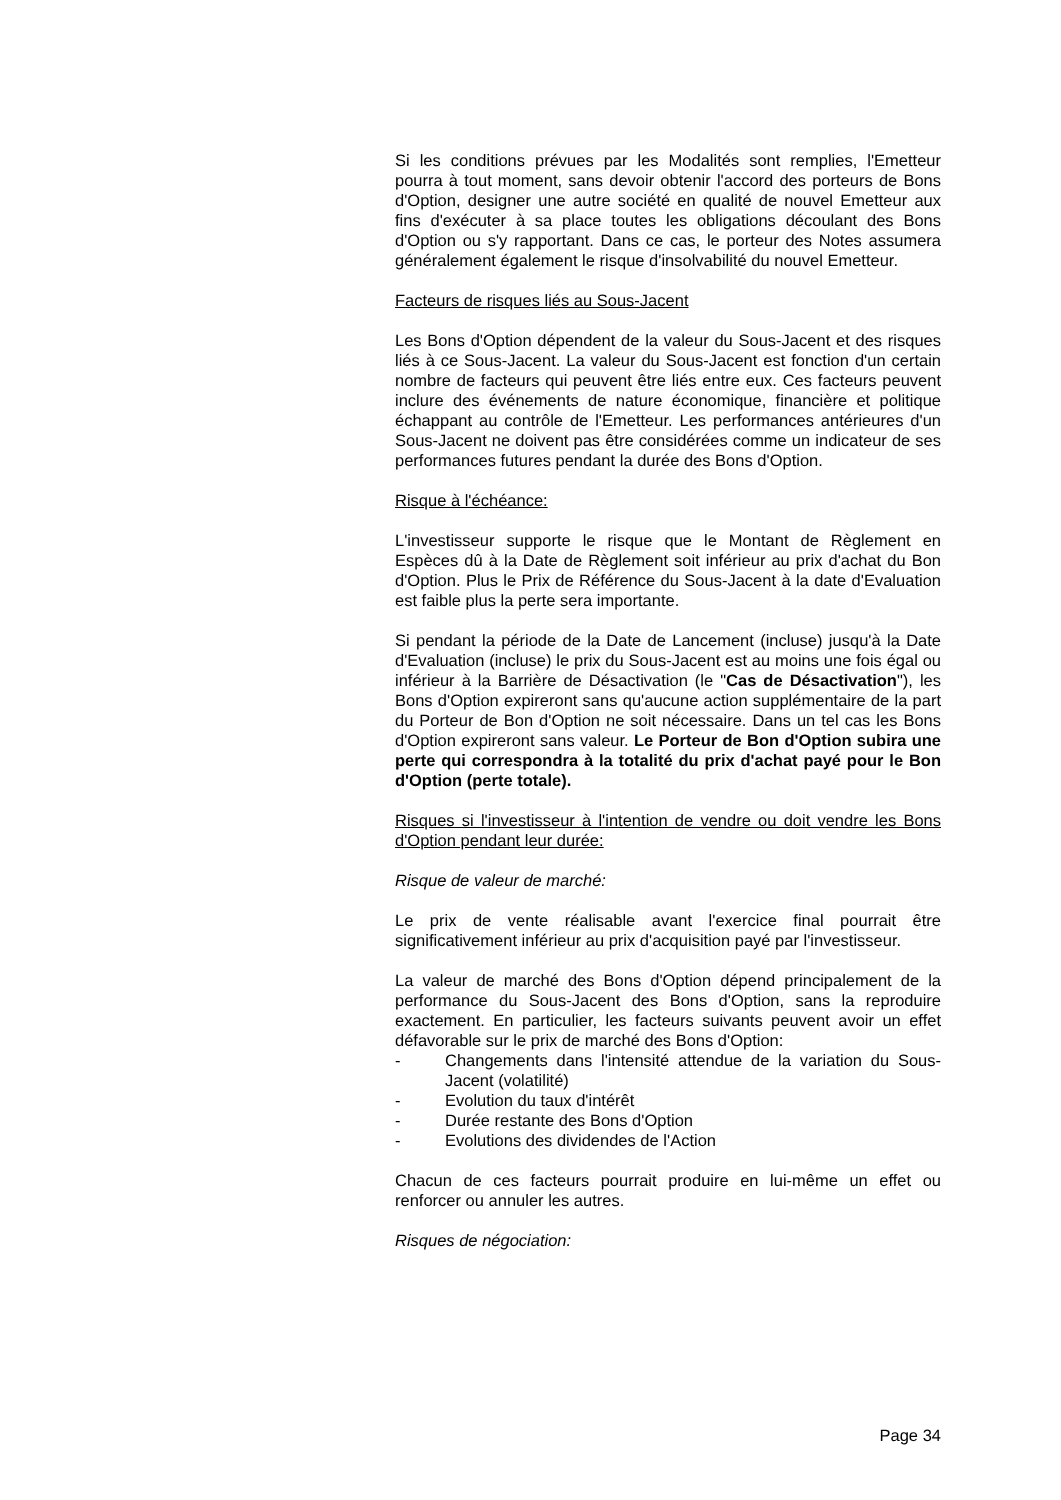Si les conditions prévues par les Modalités sont remplies, l'Emetteur pourra à tout moment, sans devoir obtenir l'accord des porteurs de Bons d'Option, designer une autre société en qualité de nouvel Emetteur aux fins d'exécuter à sa place toutes les obligations découlant des Bons d'Option ou s'y rapportant. Dans ce cas, le porteur des Notes assumera généralement également le risque d'insolvabilité du nouvel Emetteur.
Facteurs de risques liés au Sous-Jacent
Les Bons d'Option dépendent de la valeur du Sous-Jacent et des risques liés à ce Sous-Jacent. La valeur du Sous-Jacent est fonction d'un certain nombre de facteurs qui peuvent être liés entre eux. Ces facteurs peuvent inclure des événements de nature économique, financière et politique échappant au contrôle de l'Emetteur. Les performances antérieures d'un Sous-Jacent ne doivent pas être considérées comme un indicateur de ses performances futures pendant la durée des Bons d'Option.
Risque à l'échéance:
L'investisseur supporte le risque que le Montant de Règlement en Espèces dû à la Date de Règlement soit inférieur au prix d'achat du Bon d'Option. Plus le Prix de Référence du Sous-Jacent à la date d'Evaluation est faible plus la perte sera importante.
Si pendant la période de la Date de Lancement (incluse) jusqu'à la Date d'Evaluation (incluse) le prix du Sous-Jacent est au moins une fois égal ou inférieur à la Barrière de Désactivation (le "Cas de Désactivation"), les Bons d'Option expireront sans qu'aucune action supplémentaire de la part du Porteur de Bon d'Option ne soit nécessaire. Dans un tel cas les Bons d'Option expireront sans valeur. Le Porteur de Bon d'Option subira une perte qui correspondra à la totalité du prix d'achat payé pour le Bon d'Option (perte totale).
Risques si l'investisseur à l'intention de vendre ou doit vendre les Bons d'Option pendant leur durée:
Risque de valeur de marché:
Le prix de vente réalisable avant l'exercice final pourrait être significativement inférieur au prix d'acquisition payé par l'investisseur.
La valeur de marché des Bons d'Option dépend principalement de la performance du Sous-Jacent des Bons d'Option, sans la reproduire exactement. En particulier, les facteurs suivants peuvent avoir un effet défavorable sur le prix de marché des Bons d'Option:
- Changements dans l'intensité attendue de la variation du Sous-Jacent (volatilité)
- Evolution du taux d'intérêt
- Durée restante des Bons d'Option
- Evolutions des dividendes de l'Action
Chacun de ces facteurs pourrait produire en lui-même un effet ou renforcer ou annuler les autres.
Risques de négociation:
Page 34